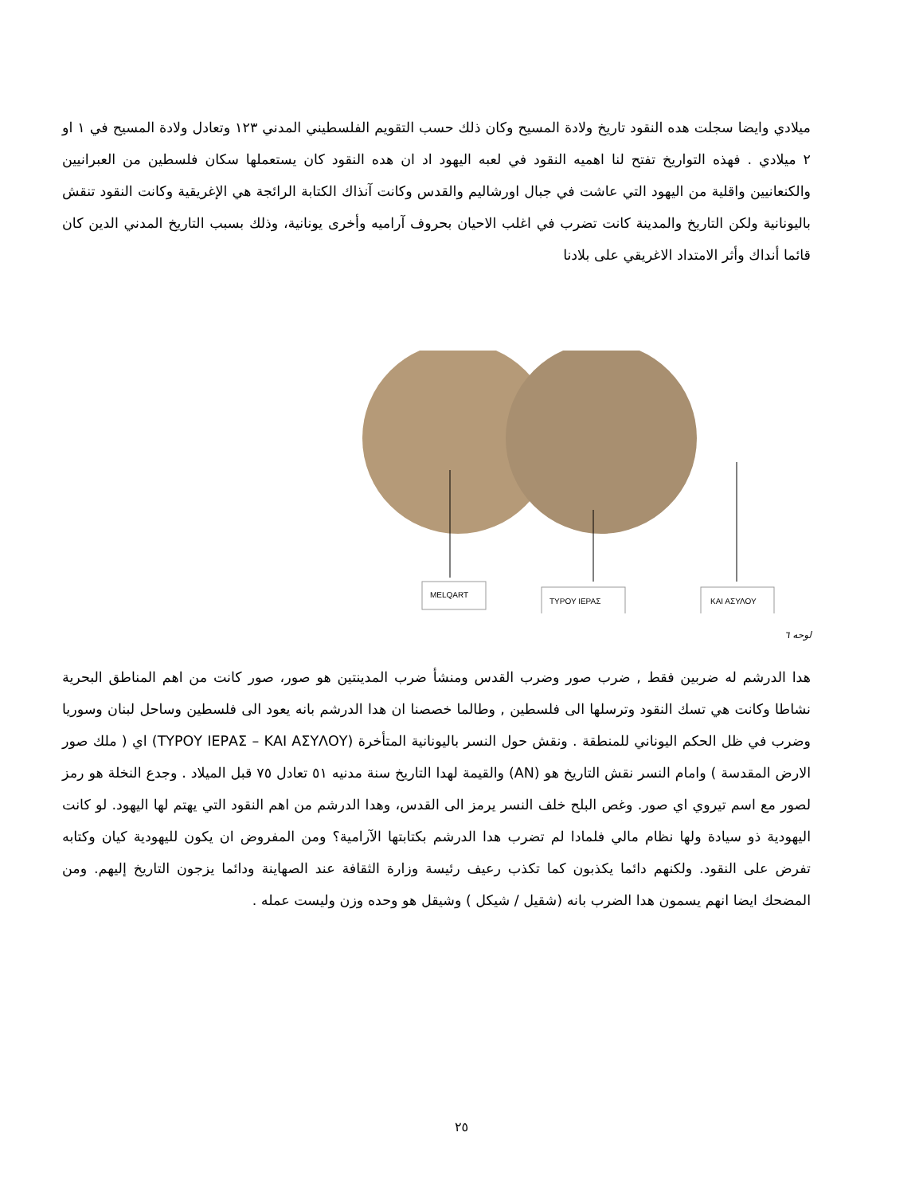ميلادي وايضا سجلت هده النقود تاريخ ولادة المسيح وكان ذلك حسب التقويم الفلسطيني المدني ١٢٣ وتعادل ولادة المسيح في ١ او ٢ ميلادي . فهذه التواريخ تفتح لنا اهميه النقود في لعبه اليهود اد ان هده النقود كان يستعملها سكان فلسطين من العبرانيين والكنعانيين واقلية من اليهود التي عاشت في جبال اورشاليم والقدس وكانت آنذاك الكتابة الرائجة هي الإغريقية وكانت النقود تنقش باليونانية ولكن التاريخ والمدينة كانت تضرب في اغلب الاحيان بحروف آراميه وأخرى يونانية، وذلك بسبب التاريخ المدني الدين كان قائما أنداك وأثر الامتداد الاغريقي على بلادنا
MELQART
ΤΥΡΟΥ ΙΕΡΑΣ
ΚΑΙ ΑΣΥΛΟΥ
لوحه ٦
هدا الدرشم له ضربين فقط , ضرب صور وضرب القدس ومنشأ ضرب المدينتين هو صور، صور كانت من اهم المناطق البحرية نشاطا وكانت هي تسك النقود وترسلها الى فلسطين , وطالما خصصنا ان هدا الدرشم بانه يعود الى فلسطين وساحل لبنان وسوريا وضرب في ظل الحكم اليوناني للمنطقة . ونقش حول النسر باليونانية المتأخرة (ΤΥΡΟΥ ΙΕΡΑΣ – ΚΑΙ ΑΣΥΛΟΥ) اي ( ملك صور الارض المقدسة ) وامام النسر نقش التاريخ هو (AN) والقيمة لهدا التاريخ سنة مدنيه ٥١ تعادل ٧٥ قبل الميلاد . وجدع النخلة هو رمز لصور مع اسم تيروي اي صور. وغص البلح خلف النسر يرمز الى القدس، وهدا الدرشم من اهم النقود التي يهتم لها اليهود. لو كانت اليهودية ذو سيادة ولها نظام مالي فلمادا لم تضرب هدا الدرشم بكتابتها الآرامية؟ ومن المفروض ان يكون لليهودية كيان وكتابه تفرض على النقود. ولكنهم دائما يكذبون كما تكذب رعيف رئيسة وزارة الثقافة عند الصهاينة ودائما يزجون التاريخ إليهم. ومن المضحك ايضا انهم يسمون هدا الضرب بانه (شقيل / شيكل ) وشيقل هو وحده وزن وليست عمله .
٢٥